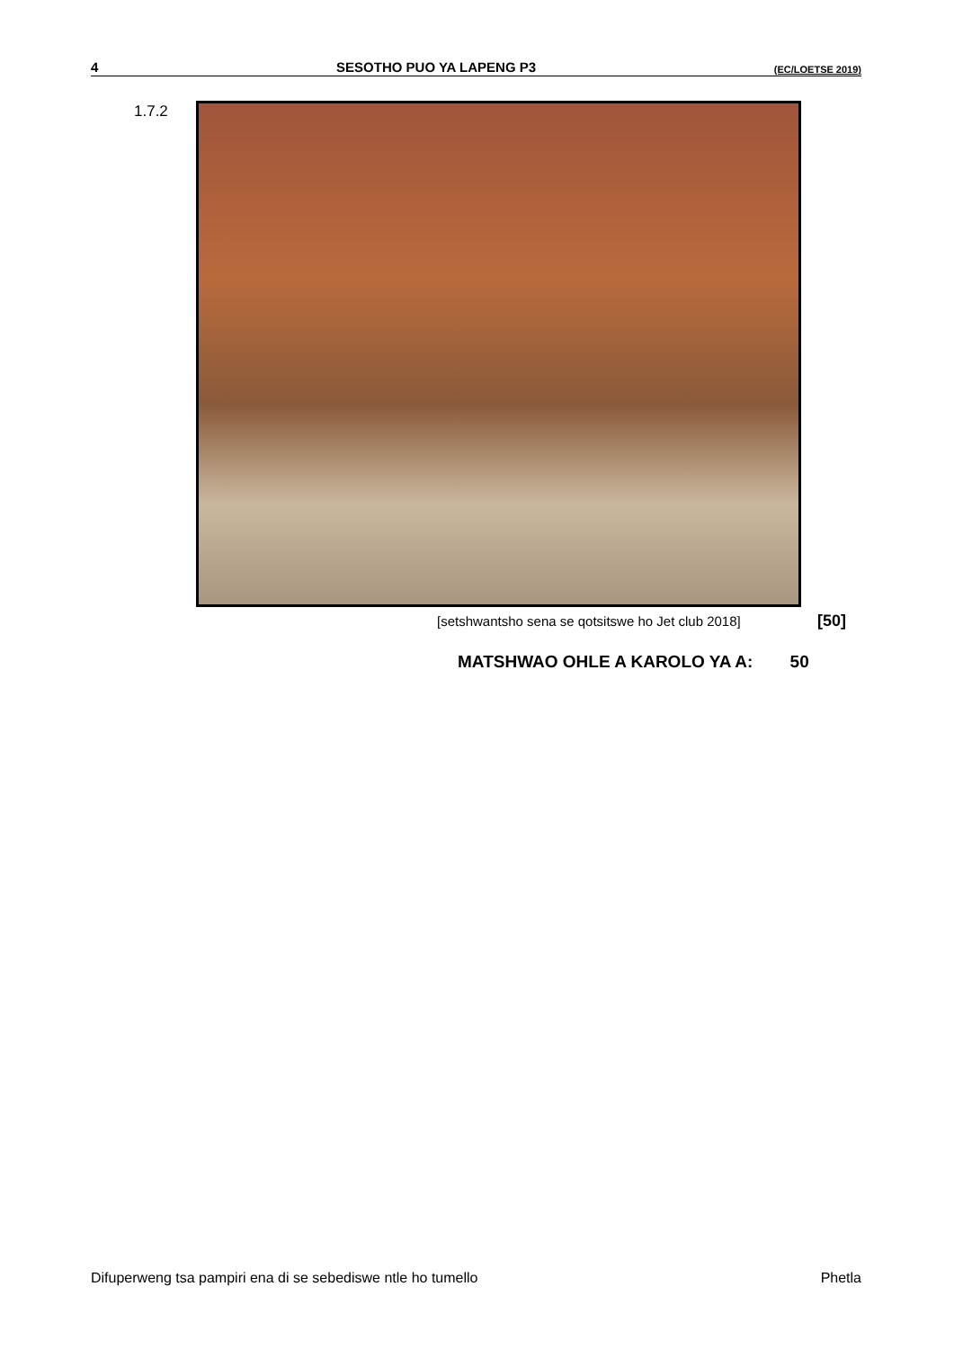4 SESOTHO PUO YA LAPENG P3 (EC/LOETSE 2019)
1.7.2
[setshwantsho sena se qotsitswe ho Jet club 2018]
[50]
MATSHWAO OHLE A KAROLO YA A: 50
Difuperweng tsa pampiri ena di se sebediswe ntle ho tumello Phetla